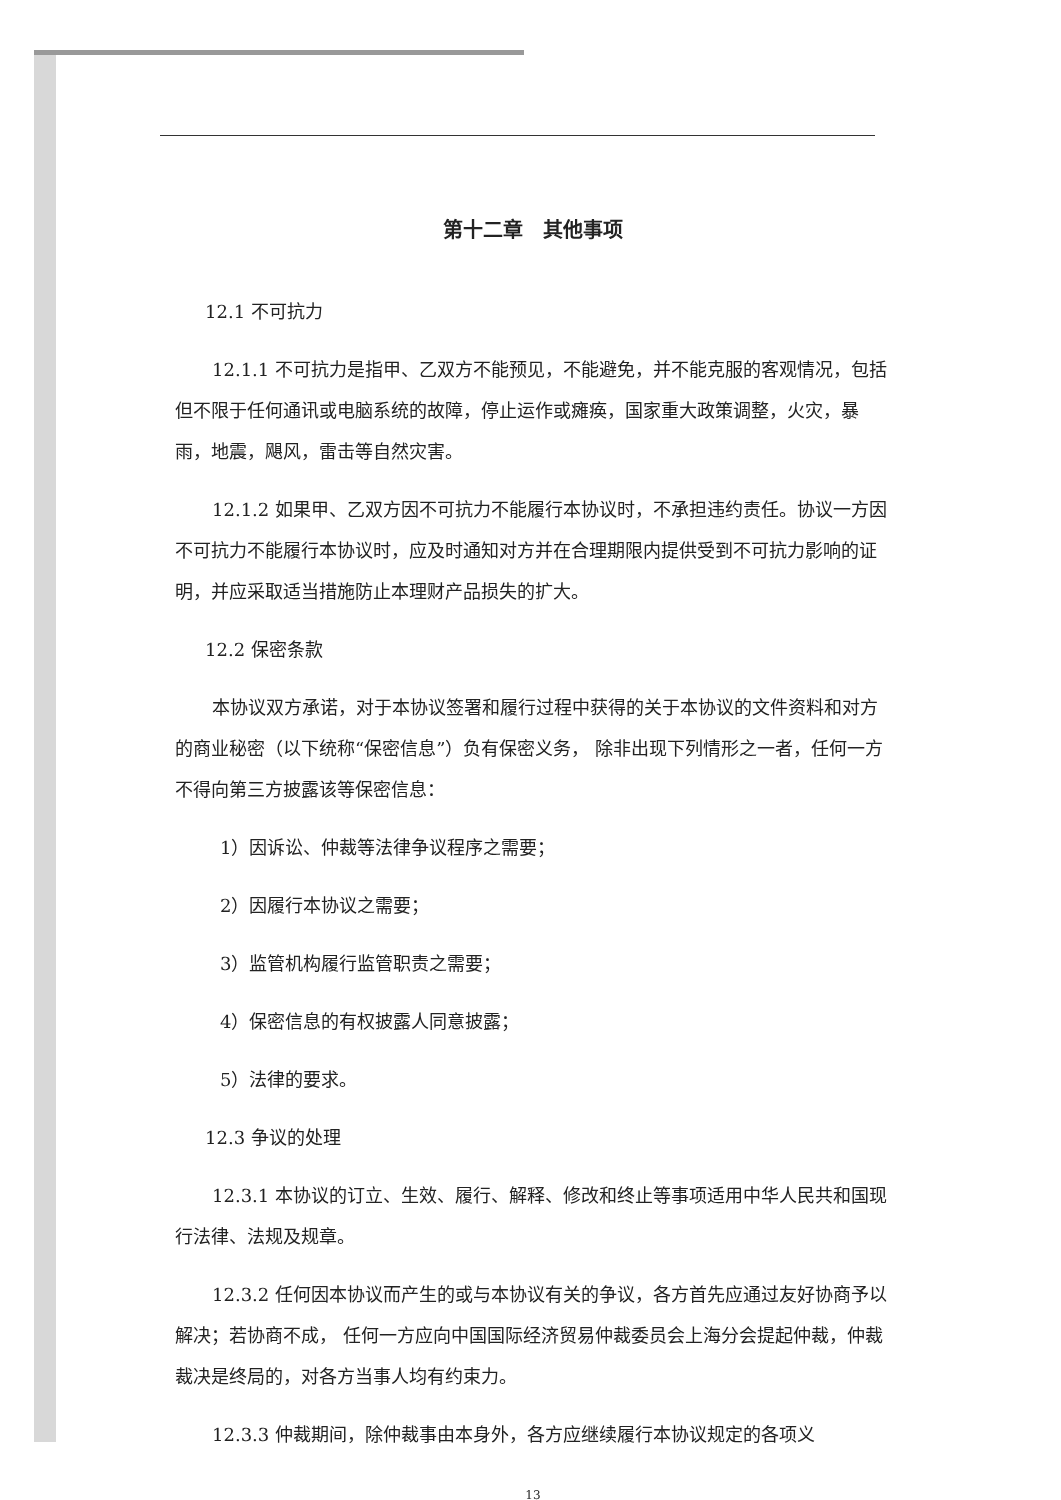第十二章　其他事项
12.1 不可抗力
12.1.1 不可抗力是指甲、乙双方不能预见，不能避免，并不能克服的客观情况，包括但不限于任何通讯或电脑系统的故障，停止运作或瘫痪，国家重大政策调整，火灾，暴雨，地震，飓风，雷击等自然灾害。
12.1.2 如果甲、乙双方因不可抗力不能履行本协议时，不承担违约责任。协议一方因不可抗力不能履行本协议时，应及时通知对方并在合理期限内提供受到不可抗力影响的证明，并应采取适当措施防止本理财产品损失的扩大。
12.2 保密条款
本协议双方承诺，对于本协议签署和履行过程中获得的关于本协议的文件资料和对方的商业秘密（以下统称“保密信息”）负有保密义务， 除非出现下列情形之一者，任何一方不得向第三方披露该等保密信息：
1）因诉讼、仲裁等法律争议程序之需要；
2）因履行本协议之需要；
3）监管机构履行监管职责之需要；
4）保密信息的有权披露人同意披露；
5）法律的要求。
12.3 争议的处理
12.3.1 本协议的订立、生效、履行、解释、修改和终止等事项适用中华人民共和国现行法律、法规及规章。
12.3.2 任何因本协议而产生的或与本协议有关的争议，各方首先应通过友好协商予以解决；若协商不成， 任何一方应向中国国际经济贸易仲裁委员会上海分会提起仲裁，仲裁裁决是终局的，对各方当事人均有约束力。
12.3.3 仲裁期间，除仲裁事由本身外，各方应继续履行本协议规定的各项义
13